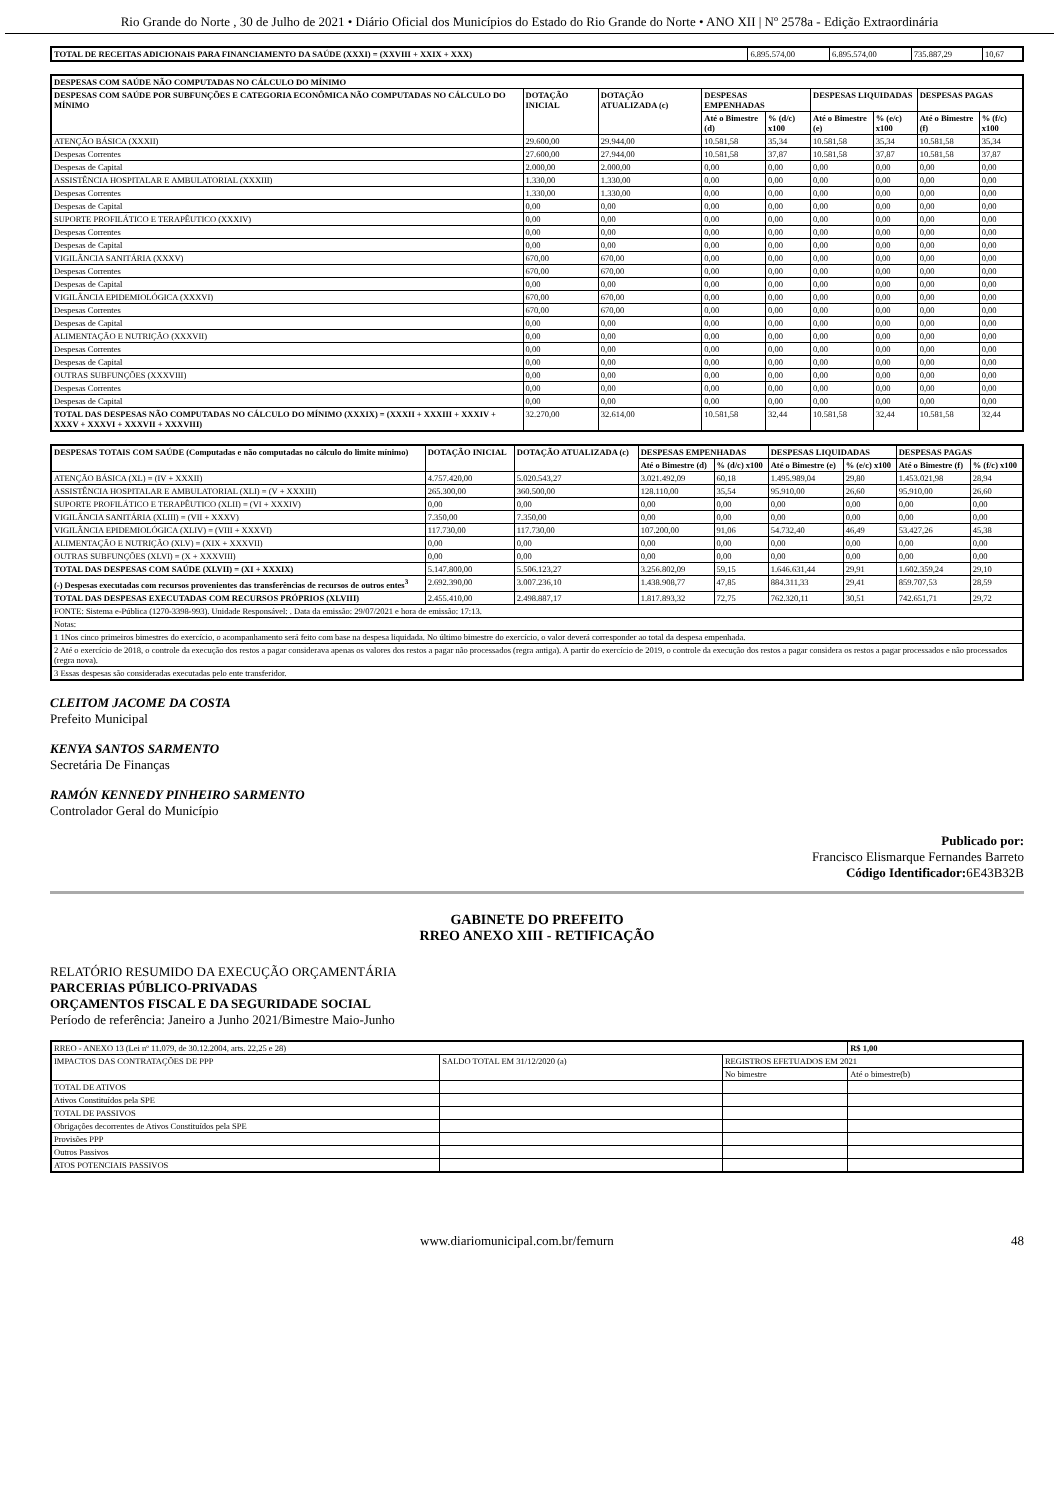Rio Grande do Norte , 30 de Julho de 2021 • Diário Oficial dos Municípios do Estado do Rio Grande do Norte • ANO XII | Nº 2578a - Edição Extraordinária
| TOTAL DE RECEITAS ADICIONAIS PARA FINANCIAMENTO DA SAÚDE (XXXI) = (XXVIII + XXIX + XXX) | 6.895.574,00 | 6.895.574,00 | 735.887,29 | 10,67 |
| DESPESAS COM SAÚDE NÃO COMPUTADAS NO CÁLCULO DO MÍNIMO | | | | | | | | |
| --- | --- | --- | --- | --- | --- | --- | --- | --- |
| DESPESAS COM SAÚDE POR SUBFUNÇÕES E CATEGORIA ECONÔMICA NÃO COMPUTADAS NO CÁLCULO DO MÍNIMO | DOTAÇÃO INICIAL | DOTAÇÃO ATUALIZADA (c) | DESPESAS EMPENHADAS | | DESPESAS LIQUIDADAS | | DESPESAS PAGAS | |
| | | | Até o Bimestre (d) | % (d/c) x100 | Até o Bimestre (e) | % (e/c) x100 | Até o Bimestre (f) | % (f/c) x100 |
| ATENÇÃO BÁSICA (XXXII) | 29.600,00 | 29.944,00 | 10.581,58 | 35,34 | 10.581,58 | 35,34 | 10.581,58 | 35,34 |
| Despesas Correntes | 27.600,00 | 27.944,00 | 10.581,58 | 37,87 | 10.581,58 | 37,87 | 10.581,58 | 37,87 |
| Despesas de Capital | 2.000,00 | 2.000,00 | 0,00 | 0,00 | 0,00 | 0,00 | 0,00 | 0,00 |
| ASSISTÊNCIA HOSPITALAR E AMBULATORIAL (XXXIII) | 1.330,00 | 1.330,00 | 0,00 | 0,00 | 0,00 | 0,00 | 0,00 | 0,00 |
| Despesas Correntes | 1.330,00 | 1.330,00 | 0,00 | 0,00 | 0,00 | 0,00 | 0,00 | 0,00 |
| Despesas de Capital | 0,00 | 0,00 | 0,00 | 0,00 | 0,00 | 0,00 | 0,00 | 0,00 |
| SUPORTE PROFILÁTICO E TERAPÊUTICO (XXXIV) | 0,00 | 0,00 | 0,00 | 0,00 | 0,00 | 0,00 | 0,00 | 0,00 |
| Despesas Correntes | 0,00 | 0,00 | 0,00 | 0,00 | 0,00 | 0,00 | 0,00 | 0,00 |
| Despesas de Capital | 0,00 | 0,00 | 0,00 | 0,00 | 0,00 | 0,00 | 0,00 | 0,00 |
| VIGILÂNCIA SANITÁRIA (XXXV) | 670,00 | 670,00 | 0,00 | 0,00 | 0,00 | 0,00 | 0,00 | 0,00 |
| Despesas Correntes | 670,00 | 670,00 | 0,00 | 0,00 | 0,00 | 0,00 | 0,00 | 0,00 |
| Despesas de Capital | 0,00 | 0,00 | 0,00 | 0,00 | 0,00 | 0,00 | 0,00 | 0,00 |
| VIGILÂNCIA EPIDEMIOLÓGICA (XXXVI) | 670,00 | 670,00 | 0,00 | 0,00 | 0,00 | 0,00 | 0,00 | 0,00 |
| Despesas Correntes | 670,00 | 670,00 | 0,00 | 0,00 | 0,00 | 0,00 | 0,00 | 0,00 |
| Despesas de Capital | 0,00 | 0,00 | 0,00 | 0,00 | 0,00 | 0,00 | 0,00 | 0,00 |
| ALIMENTAÇÃO E NUTRIÇÃO (XXXVII) | 0,00 | 0,00 | 0,00 | 0,00 | 0,00 | 0,00 | 0,00 | 0,00 |
| Despesas Correntes | 0,00 | 0,00 | 0,00 | 0,00 | 0,00 | 0,00 | 0,00 | 0,00 |
| Despesas de Capital | 0,00 | 0,00 | 0,00 | 0,00 | 0,00 | 0,00 | 0,00 | 0,00 |
| OUTRAS SUBFUNÇÕES (XXXVIII) | 0,00 | 0,00 | 0,00 | 0,00 | 0,00 | 0,00 | 0,00 | 0,00 |
| Despesas Correntes | 0,00 | 0,00 | 0,00 | 0,00 | 0,00 | 0,00 | 0,00 | 0,00 |
| Despesas de Capital | 0,00 | 0,00 | 0,00 | 0,00 | 0,00 | 0,00 | 0,00 | 0,00 |
| TOTAL DAS DESPESAS NÃO COMPUTADAS NO CÁLCULO DO MÍNIMO (XXXIX) = (XXXII + XXXIII + XXXIV + XXXV + XXXVI + XXXVII + XXXVIII) | 32.270,00 | 32.614,00 | 10.581,58 | 32,44 | 10.581,58 | 32,44 | 10.581,58 | 32,44 |
| DESPESAS TOTAIS COM SAÚDE (Computadas e não computadas no cálculo do limite mínimo) | DOTAÇÃO INICIAL | DOTAÇÃO ATUALIZADA (c) | DESPESAS EMPENHADAS | | DESPESAS LIQUIDADAS | | DESPESAS PAGAS | |
| --- | --- | --- | --- | --- | --- | --- | --- | --- |
| | | | Até o Bimestre (d) | % (d/c) x100 | Até o Bimestre (e) | % (e/c) x100 | Até o Bimestre (f) | % (f/c) x100 |
| ATENÇÃO BÁSICA (XL) = (IV + XXXII) | 4.757.420,00 | 5.020.543,27 | 3.021.492,09 | 60,18 | 1.495.989,04 | 29,80 | 1.453.021,98 | 28,94 |
| ASSISTÊNCIA HOSPITALAR E AMBULATORIAL (XLI) = (V + XXXIII) | 265.300,00 | 360.500,00 | 128.110,00 | 35,54 | 95.910,00 | 26,60 | 95.910,00 | 26,60 |
| SUPORTE PROFILÁTICO E TERAPÊUTICO (XLII) = (VI + XXXIV) | 0,00 | 0,00 | 0,00 | 0,00 | 0,00 | 0,00 | 0,00 | 0,00 |
| VIGILÂNCIA SANITÁRIA (XLIII) = (VII + XXXV) | 7.350,00 | 7.350,00 | 0,00 | 0,00 | 0,00 | 0,00 | 0,00 | 0,00 |
| VIGILÂNCIA EPIDEMIOLÓGICA (XLIV) = (VIII + XXXVI) | 117.730,00 | 117.730,00 | 107.200,00 | 91,06 | 54.732,40 | 46,49 | 53.427,26 | 45,38 |
| ALIMENTAÇÃO E NUTRIÇÃO (XLV) = (XIX + XXXVII) | 0,00 | 0,00 | 0,00 | 0,00 | 0,00 | 0,00 | 0,00 | 0,00 |
| OUTRAS SUBFUNÇÕES (XLVI) = (X + XXXVIII) | 0,00 | 0,00 | 0,00 | 0,00 | 0,00 | 0,00 | 0,00 | 0,00 |
| TOTAL DAS DESPESAS COM SAÚDE (XLVII) = (XI + XXXIX) | 5.147.800,00 | 5.506.123,27 | 3.256.802,09 | 59,15 | 1.646.631,44 | 29,91 | 1.602.359,24 | 29,10 |
| (-) Despesas executadas com recursos provenientes das transferências de recursos de outros entes<sup>3</sup> | 2.692.390,00 | 3.007.236,10 | 1.438.908,77 | 47,85 | 884.311,33 | 29,41 | 859.707,53 | 28,59 |
| TOTAL DAS DESPESAS EXECUTADAS COM RECURSOS PRÓPRIOS (XLVIII) | 2.455.410,00 | 2.498.887,17 | 1.817.893,32 | 72,75 | 762.320,11 | 30,51 | 742.651,71 | 29,72 |
| FONTE: Sistema e-Pública (1270-3398-993). Unidade Responsável: . Data da emissão: 29/07/2021 e hora de emissão: 17:13. | | | | | | | | |
| Notas: | | | | | | | | |
| 1 1Nos cinco primeiros bimestres do exercício, o acompanhamento será feito com base na despesa liquidada. No último bimestre do exercício, o valor deverá corresponder ao total da despesa empenhada. | | | | | | | | |
| 2 Até o exercício de 2018, o controle da execução dos restos a pagar considerava apenas os valores dos restos a pagar não processados (regra antiga). A partir do exercício de 2019, o controle da execução dos restos a pagar considera os restos a pagar processados e não processados (regra nova). | | | | | | | | |
| 3 Essas despesas são consideradas executadas pelo ente transferidor. | | | | | | | | |
CLEITOM JACOME DA COSTA
Prefeito Municipal
KENYA SANTOS SARMENTO
Secretária De Finanças
RAMÓN KENNEDY PINHEIRO SARMENTO
Controlador Geral do Município
Publicado por:
Francisco Elismarque Fernandes Barreto
Código Identificador: 6E43B32B
GABINETE DO PREFEITO
RREO ANEXO XIII - RETIFICAÇÃO
RELATÓRIO RESUMIDO DA EXECUÇÃO ORÇAMENTÁRIA
PARCERIAS PÚBLICO-PRIVADAS
ORÇAMENTOS FISCAL E DA SEGURIDADE SOCIAL
Período de referência: Janeiro a Junho 2021/Bimestre Maio-Junho
| RREO - ANEXO 13 (Lei nº 11.079, de 30.12.2004, arts. 22,25 e 28) | | | R$ 1,00 |
| IMPACTOS DAS CONTRATAÇÕES DE PPP | SALDO TOTAL EM 31/12/2020 (a) | REGISTROS EFETUADOS EM 2021 | |
| | | No bimestre | Até o bimestre(b) |
| TOTAL DE ATIVOS | | | |
| Ativos Constituídos pela SPE | | | |
| TOTAL DE PASSIVOS | | | |
| Obrigações decorrentes de Ativos Constituídos pela SPE | | | |
| Provisões PPP | | | |
| Outros Passivos | | | |
| ATOS POTENCIAIS PASSIVOS | | | |
www.diariomunicipal.com.br/femurn 48